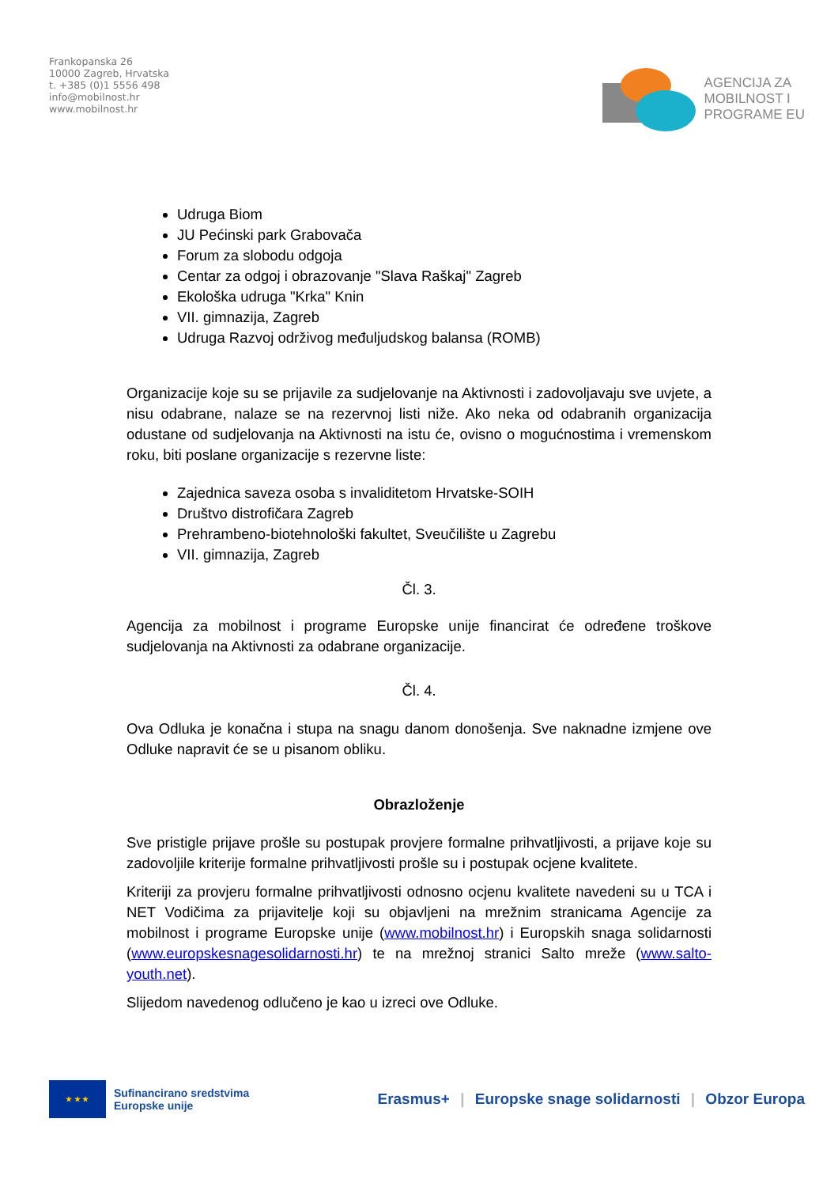Frankopanska 26
10000 Zagreb, Hrvatska
t. +385 (0)1 5556 498
info@mobilnost.hr
www.mobilnost.hr
AGENCIJA ZA
MOBILNOST I
PROGRAME EU
Udruga Biom
JU Pećinski park Grabovača
Forum za slobodu odgoja
Centar za odgoj i obrazovanje "Slava Raškaj" Zagreb
Ekološka udruga "Krka" Knin
VII. gimnazija, Zagreb
Udruga Razvoj održivog međuljudskog balansa (ROMB)
Organizacije koje su se prijavile za sudjelovanje na Aktivnosti i zadovoljavaju sve uvjete, a nisu odabrane, nalaze se na rezervnoj listi niže. Ako neka od odabranih organizacija odustane od sudjelovanja na Aktivnosti na istu će, ovisno o mogućnostima i vremenskom roku, biti poslane organizacije s rezervne liste:
Zajednica saveza osoba s invaliditetom Hrvatske-SOIH
Društvo distrofičara Zagreb
Prehrambeno-biotehnološki fakultet, Sveučilište u Zagrebu
VII. gimnazija, Zagreb
Čl. 3.
Agencija za mobilnost i programe Europske unije financirat će određene troškove sudjelovanja na Aktivnosti za odabrane organizacije.
Čl. 4.
Ova Odluka je konačna i stupa na snagu danom donošenja. Sve naknadne izmjene ove Odluke napravit će se u pisanom obliku.
Obrazloženje
Sve pristigle prijave prošle su postupak provjere formalne prihvatljivosti, a prijave koje su zadovoljile kriterije formalne prihvatljivosti prošle su i postupak ocjene kvalitete.
Kriteriji za provjeru formalne prihvatljivosti odnosno ocjenu kvalitete navedeni su u TCA i NET Vodičima za prijavitelje koji su objavljeni na mrežnim stranicama Agencije za mobilnost i programe Europske unije (www.mobilnost.hr) i Europskih snaga solidarnosti (www.europskesnagesolidarnosti.hr) te na mrežnoj stranici Salto mreže (www.salto-youth.net).
Slijedom navedenog odlučeno je kao u izreci ove Odluke.
★ ★ ★
Sufinancirano sredstvima
Europske unije
Erasmus+ | Europske snage solidarnosti | Obzor Europa